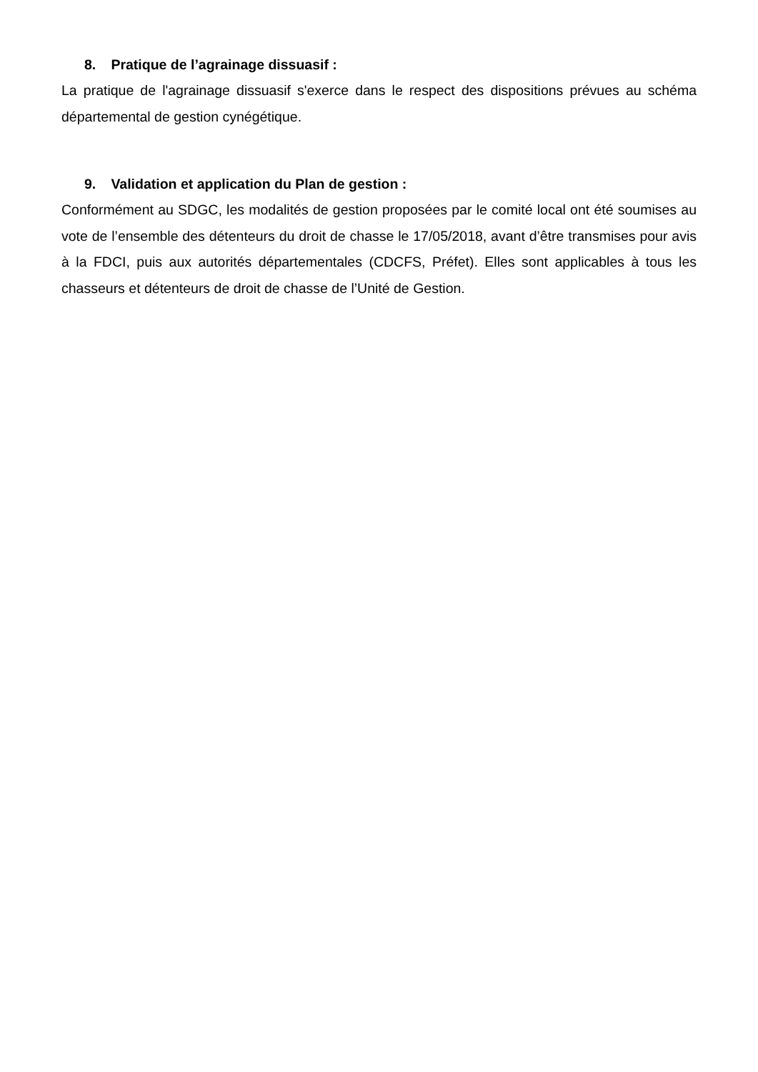8. Pratique de l’agrainage dissuasif :
La pratique de l'agrainage dissuasif s'exerce dans le respect des dispositions prévues au schéma départemental de gestion cynégétique.
9. Validation et application du Plan de gestion :
Conformément au SDGC, les modalités de gestion proposées par le comité local ont été soumises au vote de l’ensemble des détenteurs du droit de chasse le 17/05/2018, avant d’être transmises pour avis à la FDCI, puis aux autorités départementales (CDCFS, Préfet). Elles sont applicables à tous les chasseurs et détenteurs de droit de chasse de l’Unité de Gestion.